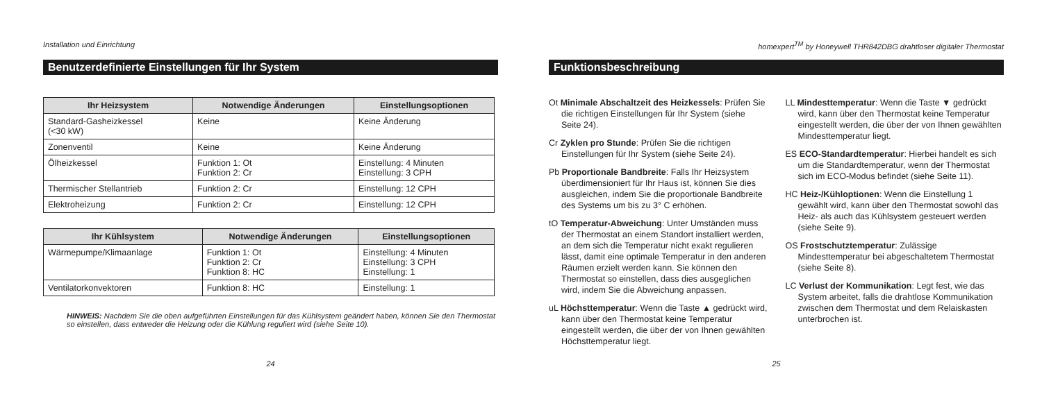Installation und Einrichtung
Benutzerdefinierte Einstellungen für Ihr System
| Ihr Heizsystem | Notwendige Änderungen | Einstellungsoptionen |
| --- | --- | --- |
| Standard-Gasheizkessel (<30 kW) | Keine | Keine Änderung |
| Zonenventil | Keine | Keine Änderung |
| Ölheizkessel | Funktion 1: Ot Funktion 2: Cr | Einstellung: 4 Minuten Einstellung: 3 CPH |
| Thermischer Stellantrieb | Funktion 2: Cr | Einstellung: 12 CPH |
| Elektroheizung | Funktion 2: Cr | Einstellung: 12 CPH |
| Ihr Kühlsystem | Notwendige Änderungen | Einstellungsoptionen |
| --- | --- | --- |
| Wärmepumpe/Klimaanlage | Funktion 1: Ot Funktion 2: Cr Funktion 8: HC | Einstellung: 4 Minuten Einstellung: 3 CPH Einstellung: 1 |
| Ventilatorkonvektoren | Funktion 8: HC | Einstellung: 1 |
HINWEIS: Nachdem Sie die oben aufgeführten Einstellungen für das Kühlsystem geändert haben, können Sie den Thermostat so einstellen, dass entweder die Heizung oder die Kühlung reguliert wird (siehe Seite 10).
24
homexpert<sup>TM</sup> by Honeywell THR842DBG drahtloser digitaler Thermostat
Funktionsbeschreibung
Ot Minimale Abschaltzeit des Heizkessels: Prüfen Sie die richtigen Einstellungen für Ihr System (siehe Seite 24).
Cr Zyklen pro Stunde: Prüfen Sie die richtigen Einstellungen für Ihr System (siehe Seite 24).
Pb Proportionale Bandbreite: Falls Ihr Heizsystem überdimensioniert für Ihr Haus ist, können Sie dies ausgleichen, indem Sie die proportionale Bandbreite des Systems um bis zu 3° C erhöhen.
tO Temperatur-Abweichung: Unter Umständen muss der Thermostat an einem Standort installiert werden, an dem sich die Temperatur nicht exakt regulieren lässt, damit eine optimale Temperatur in den anderen Räumen erzielt werden kann. Sie können den Thermostat so einstellen, dass dies ausgeglichen wird, indem Sie die Abweichung anpassen.
uL Höchsttemperatur: Wenn die Taste ▲ gedrückt wird, kann über den Thermostat keine Temperatur eingestellt werden, die über der von Ihnen gewählten Höchsttemperatur liegt.
LL Mindesttemperatur: Wenn die Taste ▼ gedrückt wird, kann über den Thermostat keine Temperatur eingestellt werden, die über der von Ihnen gewählten Mindesttemperatur liegt.
ES ECO-Standardtemperatur: Hierbei handelt es sich um die Standardtemperatur, wenn der Thermostat sich im ECO-Modus befindet (siehe Seite 11).
HC Heiz-/Kühloptionen: Wenn die Einstellung 1 gewählt wird, kann über den Thermostat sowohl das Heiz- als auch das Kühlsystem gesteuert werden (siehe Seite 9).
OS Frostschutztemperatur: Zulässige Mindesttemperatur bei abgeschaltetem Thermostat (siehe Seite 8).
LC Verlust der Kommunikation: Legt fest, wie das System arbeitet, falls die drahtlose Kommunikation zwischen dem Thermostat und dem Relaiskasten unterbrochen ist.
25